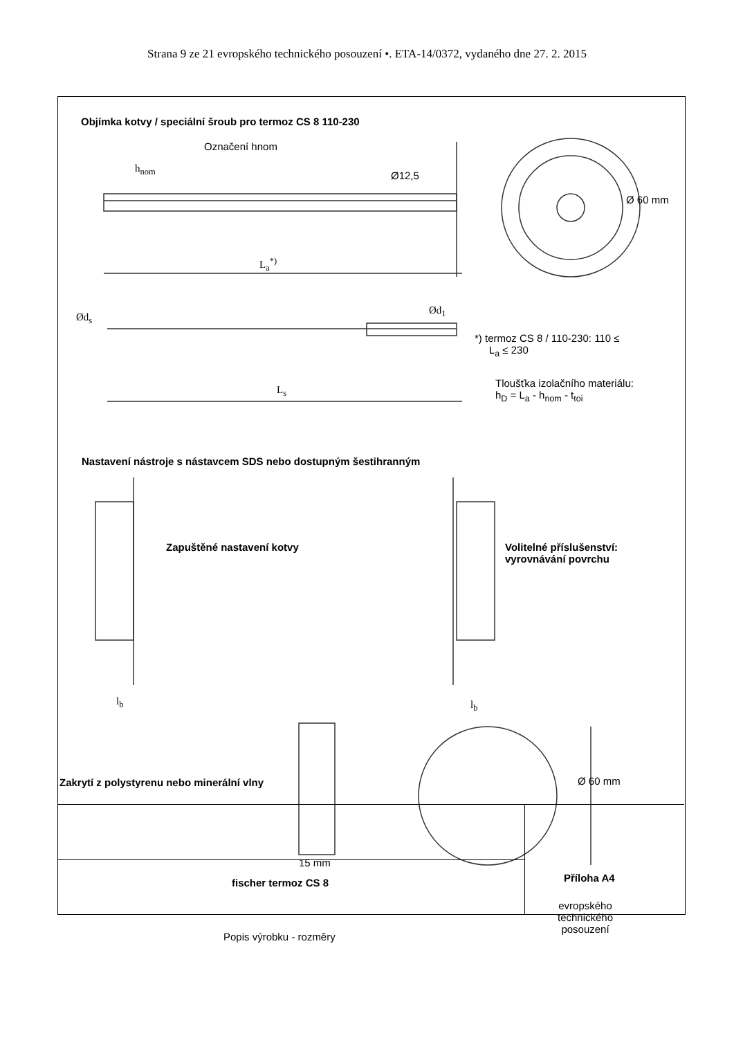Strana 9 ze 21 evropského technického posouzení •. ETA-14/0372, vydaného dne 27. 2. 2015
Objímka kotvy / speciální šroub pro termoz CS 8 110-230
Označení hnom
h<sub>nom</sub>
L<sub>a</sub><sup>*)</sup>
Ø12,5
Ø 60 mm
Ød<sub>s</sub>
Ød<sub>1</sub>
*) termoz CS 8 / 110-230: 110 ≤
L<sub>a</sub> ≤ 230
L<sub>s</sub>
Tloušťka izolačního materiálu:
h<sub>D</sub> = L<sub>a</sub> - h<sub>nom</sub> - t<sub>toi</sub>
Nastavení nástroje s nástavcem SDS nebo dostupným šestihranným
Zapuštěné nastavení kotvy
Volitelné příslušenství:
vyrovnávání povrchu
l<sub>b</sub> l<sub>b</sub>
Zakrytí z polystyrenu nebo minerální vlny
Ø 60 mm
15 mm
fischer termoz CS 8 Příloha A4
evropského
technického
posouzení
Popis výrobku - rozměry